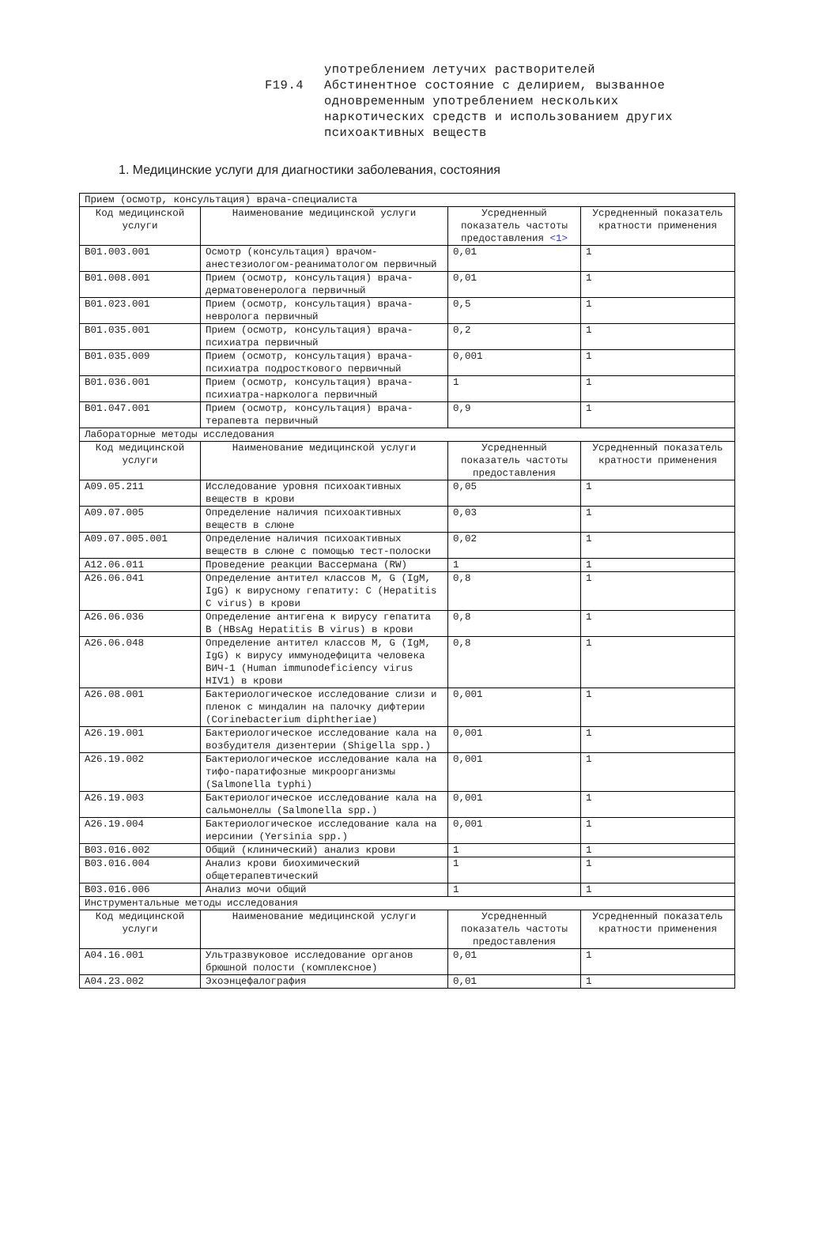употреблением летучих растворителей
F19.4 Абстинентное состояние с делирием, вызванное
одновременным употреблением нескольких
наркотических средств и использованием других
психоактивных веществ
1. Медицинские услуги для диагностики заболевания, состояния
| Прием (осмотр, консультация) врача-специалиста | | | |
| Код медицинской услуги | Наименование медицинской услуги | Усредненный показатель частоты предоставления <1> | Усредненный показатель кратности применения |
| B01.003.001 | Осмотр (консультация) врачом-анестезиологом-реаниматологом первичный | 0,01 | 1 |
| B01.008.001 | Прием (осмотр, консультация) врача-дерматовенеролога первичный | 0,01 | 1 |
| B01.023.001 | Прием (осмотр, консультация) врача-невролога первичный | 0,5 | 1 |
| B01.035.001 | Прием (осмотр, консультация) врача-психиатра первичный | 0,2 | 1 |
| B01.035.009 | Прием (осмотр, консультация) врача-психиатра подросткового первичный | 0,001 | 1 |
| B01.036.001 | Прием (осмотр, консультация) врача-психиатра-нарколога первичный | 1 | 1 |
| B01.047.001 | Прием (осмотр, консультация) врача-терапевта первичный | 0,9 | 1 |
| Лабораторные методы исследования | | | |
| Код медицинской услуги | Наименование медицинской услуги | Усредненный показатель частоты предоставления | Усредненный показатель кратности применения |
| A09.05.211 | Исследование уровня психоактивных веществ в крови | 0,05 | 1 |
| A09.07.005 | Определение наличия психоактивных веществ в слюне | 0,03 | 1 |
| A09.07.005.001 | Определение наличия психоактивных веществ в слюне с помощью тест-полоски | 0,02 | 1 |
| A12.06.011 | Проведение реакции Вассермана (RW) | 1 | 1 |
| A26.06.041 | Определение антител классов M, G (IgM, IgG) к вирусному гепатиту: C (Hepatitis C virus) в крови | 0,8 | 1 |
| A26.06.036 | Определение антигена к вирусу гепатита B (HBsAg Hepatitis B virus) в крови | 0,8 | 1 |
| A26.06.048 | Определение антител классов M, G (IgM, IgG) к вирусу иммунодефицита человека ВИЧ-1 (Human immunodeficiency virus HIV1) в крови | 0,8 | 1 |
| A26.08.001 | Бактериологическое исследование слизи и пленок с миндалин на палочку дифтерии (Corinebacterium diphtheriae) | 0,001 | 1 |
| A26.19.001 | Бактериологическое исследование кала на возбудителя дизентерии (Shigella spp.) | 0,001 | 1 |
| A26.19.002 | Бактериологическое исследование кала на тифо-паратифозные микроорганизмы (Salmonella typhi) | 0,001 | 1 |
| A26.19.003 | Бактериологическое исследование кала на сальмонеллы (Salmonella spp.) | 0,001 | 1 |
| A26.19.004 | Бактериологическое исследование кала на иерсинии (Yersinia spp.) | 0,001 | 1 |
| B03.016.002 | Общий (клинический) анализ крови | 1 | 1 |
| B03.016.004 | Анализ крови биохимический общетерапевтический | 1 | 1 |
| B03.016.006 | Анализ мочи общий | 1 | 1 |
| Инструментальные методы исследования | | | |
| Код медицинской услуги | Наименование медицинской услуги | Усредненный показатель частоты предоставления | Усредненный показатель кратности применения |
| A04.16.001 | Ультразвуковое исследование органов брюшной полости (комплексное) | 0,01 | 1 |
| A04.23.002 | Эхоэнцефалография | 0,01 | 1 |